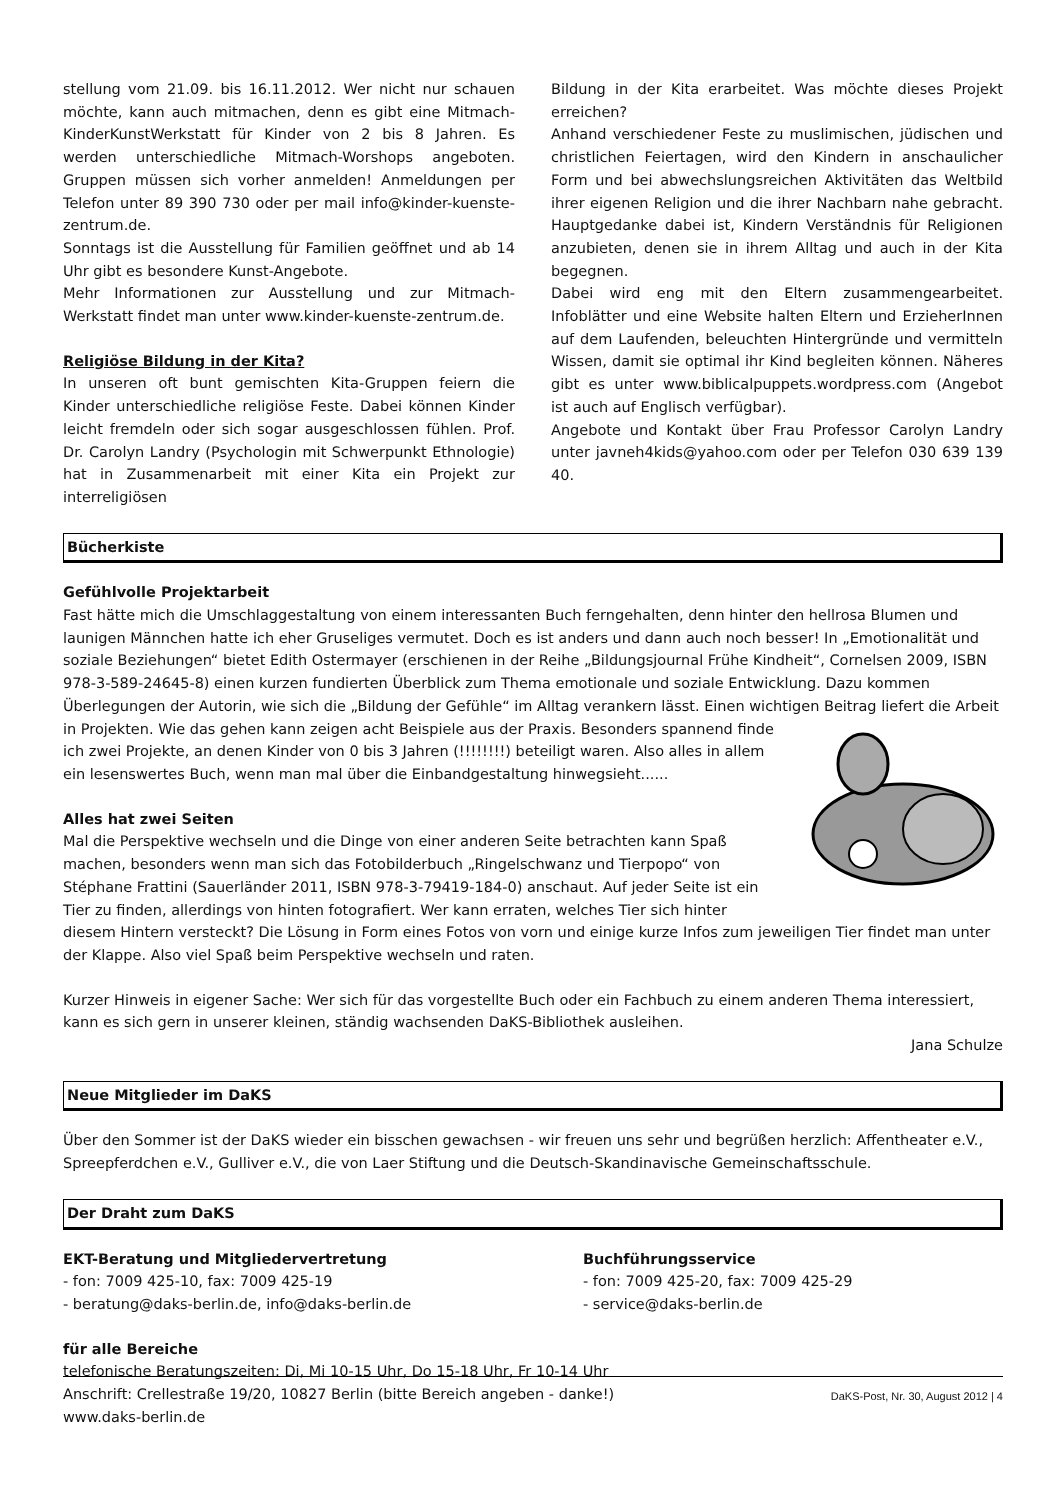stellung vom 21.09. bis 16.11.2012. Wer nicht nur schauen möchte, kann auch mitmachen, denn es gibt eine Mitmach-KinderKunstWerkstatt für Kinder von 2 bis 8 Jahren. Es werden unterschiedliche Mitmach-Worshops angeboten. Gruppen müssen sich vorher anmelden! Anmeldungen per Telefon unter 89 390 730 oder per mail info@kinder-kuenste-zentrum.de.
Sonntags ist die Ausstellung für Familien geöffnet und ab 14 Uhr gibt es besondere Kunst-Angebote.
Mehr Informationen zur Ausstellung und zur Mitmach-Werkstatt findet man unter www.kinder-kuenste-zentrum.de.
Religiöse Bildung in der Kita?
In unseren oft bunt gemischten Kita-Gruppen feiern die Kinder unterschiedliche religiöse Feste. Dabei können Kinder leicht fremdeln oder sich sogar ausgeschlossen fühlen. Prof. Dr. Carolyn Landry (Psychologin mit Schwerpunkt Ethnologie) hat in Zusammenarbeit mit einer Kita ein Projekt zur interreligiösen
Bildung in der Kita erarbeitet. Was möchte dieses Projekt erreichen?
Anhand verschiedener Feste zu muslimischen, jüdischen und christlichen Feiertagen, wird den Kindern in anschaulicher Form und bei abwechslungsreichen Aktivitäten das Weltbild ihrer eigenen Religion und die ihrer Nachbarn nahe gebracht. Hauptgedanke dabei ist, Kindern Verständnis für Religionen anzubieten, denen sie in ihrem Alltag und auch in der Kita begegnen.
Dabei wird eng mit den Eltern zusammengearbeitet. Infoblätter und eine Website halten Eltern und ErzieherInnen auf dem Laufenden, beleuchten Hintergründe und vermitteln Wissen, damit sie optimal ihr Kind begleiten können. Näheres gibt es unter www.biblicalpuppets.wordpress.com (Angebot ist auch auf Englisch verfügbar).
Angebote und Kontakt über Frau Professor Carolyn Landry unter javneh4kids@yahoo.com oder per Telefon 030 639 139 40.
Bücherkiste
Gefühlvolle Projektarbeit
Fast hätte mich die Umschlaggestaltung von einem interessanten Buch ferngehalten, denn hinter den hellrosa Blumen und launigen Männchen hatte ich eher Gruseliges vermutet. Doch es ist anders und dann auch noch besser! In „Emotionalität und soziale Beziehungen“ bietet Edith Ostermayer (erschienen in der Reihe „Bildungsjournal Frühe Kindheit“, Cornelsen 2009, ISBN 978-3-589-24645-8) einen kurzen fundierten Überblick zum Thema emotionale und soziale Entwicklung. Dazu kommen Überlegungen der Autorin, wie sich die „Bildung der Gefühle“ im Alltag verankern lässt. Einen wichtigen Beitrag liefert die Arbeit in Projekten. Wie das gehen kann zeigen acht Beispiele aus der Praxis. Besonders spannend finde ich zwei Projekte, an denen Kinder von 0 bis 3 Jahren (!!!!!!!!) beteiligt waren. Also alles in allem ein lesenswertes Buch, wenn man mal über die Einbandgestaltung hinwegsieht......
Alles hat zwei Seiten
Mal die Perspektive wechseln und die Dinge von einer anderen Seite betrachten kann Spaß machen, besonders wenn man sich das Fotobilderbuch „Ringelschwanz und Tierpopo“ von Stéphane Frattini (Sauerländer 2011, ISBN 978-3-79419-184-0) anschaut. Auf jeder Seite ist ein Tier zu finden, allerdings von hinten fotografiert. Wer kann erraten, welches Tier sich hinter diesem Hintern versteckt? Die Lösung in Form eines Fotos von vorn und einige kurze Infos zum jeweiligen Tier findet man unter der Klappe. Also viel Spaß beim Perspektive wechseln und raten.
Kurzer Hinweis in eigener Sache: Wer sich für das vorgestellte Buch oder ein Fachbuch zu einem anderen Thema interessiert, kann es sich gern in unserer kleinen, ständig wachsenden DaKS-Bibliothek ausleihen.
Jana Schulze
Neue Mitglieder im DaKS
Über den Sommer ist der DaKS wieder ein bisschen gewachsen - wir freuen uns sehr und begrüßen herzlich: Affentheater e.V., Spreepferdchen e.V., Gulliver e.V., die von Laer Stiftung und die Deutsch-Skandinavische Gemeinschaftsschule.
Der Draht zum DaKS
EKT-Beratung und Mitgliedervertretung
- fon: 7009 425-10, fax: 7009 425-19
- beratung@daks-berlin.de, info@daks-berlin.de
Buchführungsservice
- fon: 7009 425-20, fax: 7009 425-29
- service@daks-berlin.de
für alle Bereiche
telefonische Beratungszeiten: Di, Mi 10-15 Uhr, Do 15-18 Uhr, Fr 10-14 Uhr
Anschrift: Crellestraße 19/20, 10827 Berlin (bitte Bereich angeben - danke!)
www.daks-berlin.de
DaKS-Post, Nr. 30, August 2012 | 4